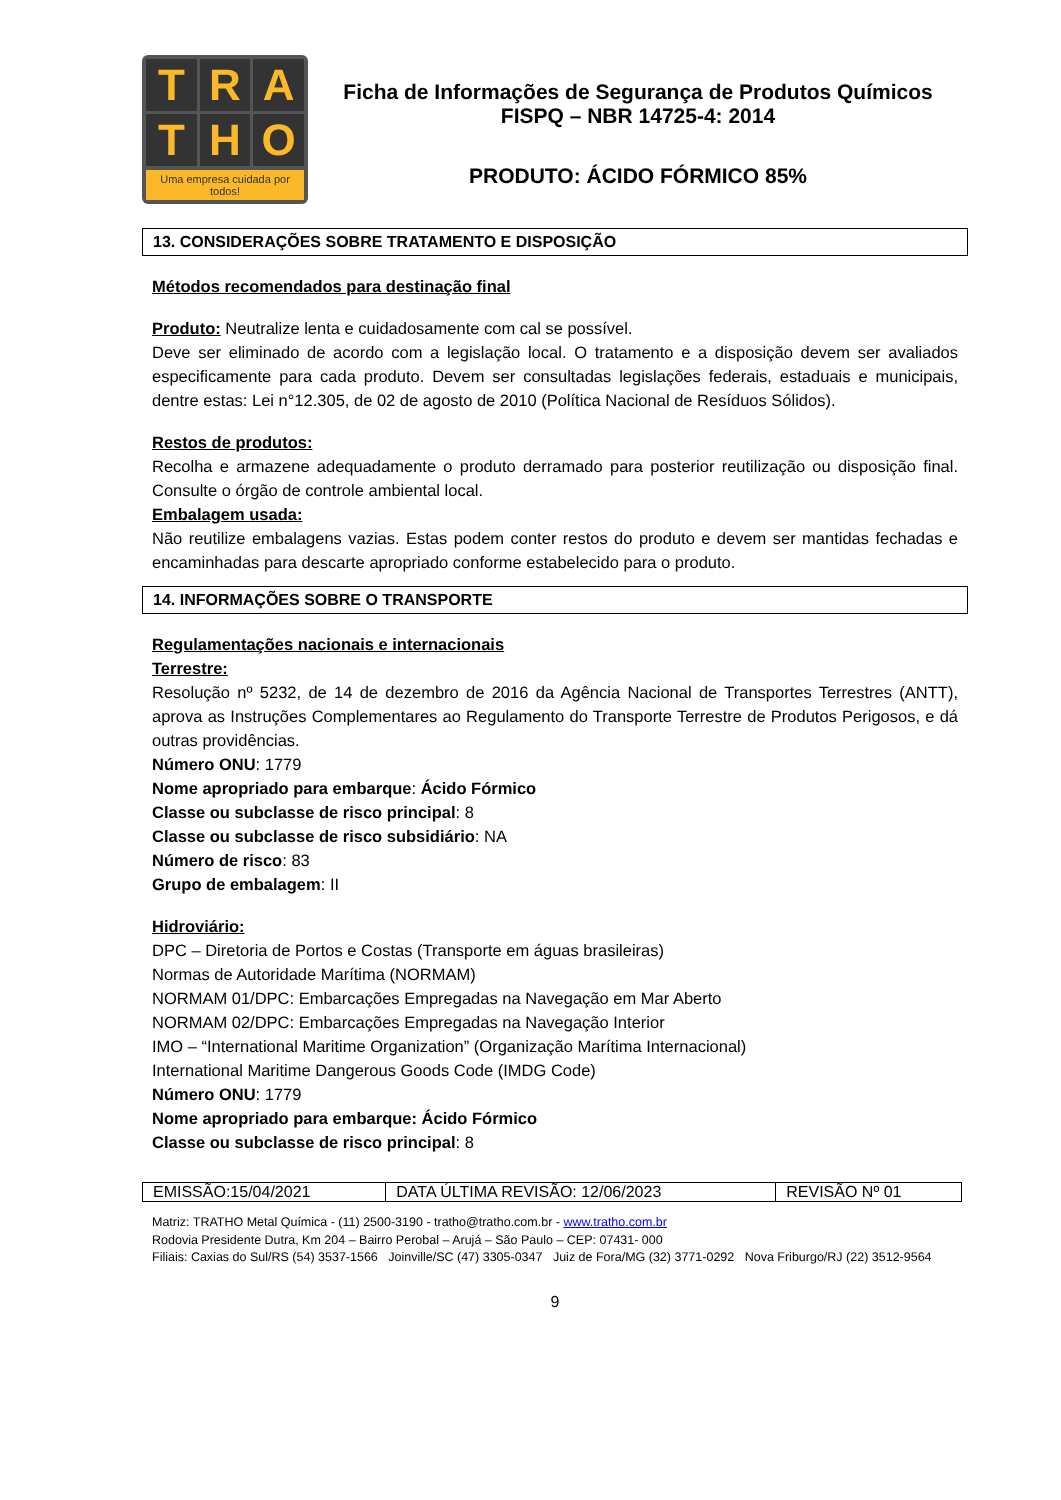TRATHO
Uma empresa cuidada por todos!
Ficha de Informações de Segurança de Produtos Químicos
FISPQ – NBR 14725-4: 2014
PRODUTO: ÁCIDO FÓRMICO 85%
13. CONSIDERAÇÕES SOBRE TRATAMENTO E DISPOSIÇÃO
Métodos recomendados para destinação final
Produto: Neutralize lenta e cuidadosamente com cal se possível.
Deve ser eliminado de acordo com a legislação local. O tratamento e a disposição devem ser avaliados especificamente para cada produto. Devem ser consultadas legislações federais, estaduais e municipais, dentre estas: Lei n°12.305, de 02 de agosto de 2010 (Política Nacional de Resíduos Sólidos).
Restos de produtos:
Recolha e armazene adequadamente o produto derramado para posterior reutilização ou disposição final. Consulte o órgão de controle ambiental local.
Embalagem usada:
Não reutilize embalagens vazias. Estas podem conter restos do produto e devem ser mantidas fechadas e encaminhadas para descarte apropriado conforme estabelecido para o produto.
14. INFORMAÇÕES SOBRE O TRANSPORTE
Regulamentações nacionais e internacionais
Terrestre:
Resolução nº 5232, de 14 de dezembro de 2016 da Agência Nacional de Transportes Terrestres (ANTT), aprova as Instruções Complementares ao Regulamento do Transporte Terrestre de Produtos Perigosos, e dá outras providências.
Número ONU: 1779
Nome apropriado para embarque: Ácido Fórmico
Classe ou subclasse de risco principal: 8
Classe ou subclasse de risco subsidiário: NA
Número de risco: 83
Grupo de embalagem: II
Hidroviário:
DPC – Diretoria de Portos e Costas (Transporte em águas brasileiras)
Normas de Autoridade Marítima (NORMAM)
NORMAM 01/DPC: Embarcações Empregadas na Navegação em Mar Aberto
NORMAM 02/DPC: Embarcações Empregadas na Navegação Interior
IMO – “International Maritime Organization” (Organização Marítima Internacional)
International Maritime Dangerous Goods Code (IMDG Code)
Número ONU: 1779
Nome apropriado para embarque: Ácido Fórmico
Classe ou subclasse de risco principal: 8
| EMISSÃO:15/04/2021 | DATA ÚLTIMA REVISÃO: 12/06/2023 | REVISÃO Nº 01 |
Matriz: TRATHO Metal Química - (11) 2500-3190 - tratho@tratho.com.br - www.tratho.com.br
Rodovia Presidente Dutra, Km 204 – Bairro Perobal – Arujá – São Paulo – CEP: 07431- 000
Filiais: Caxias do Sul/RS (54) 3537-1566 Joinville/SC (47) 3305-0347 Juiz de Fora/MG (32) 3771-0292 Nova Friburgo/RJ (22) 3512-9564
9